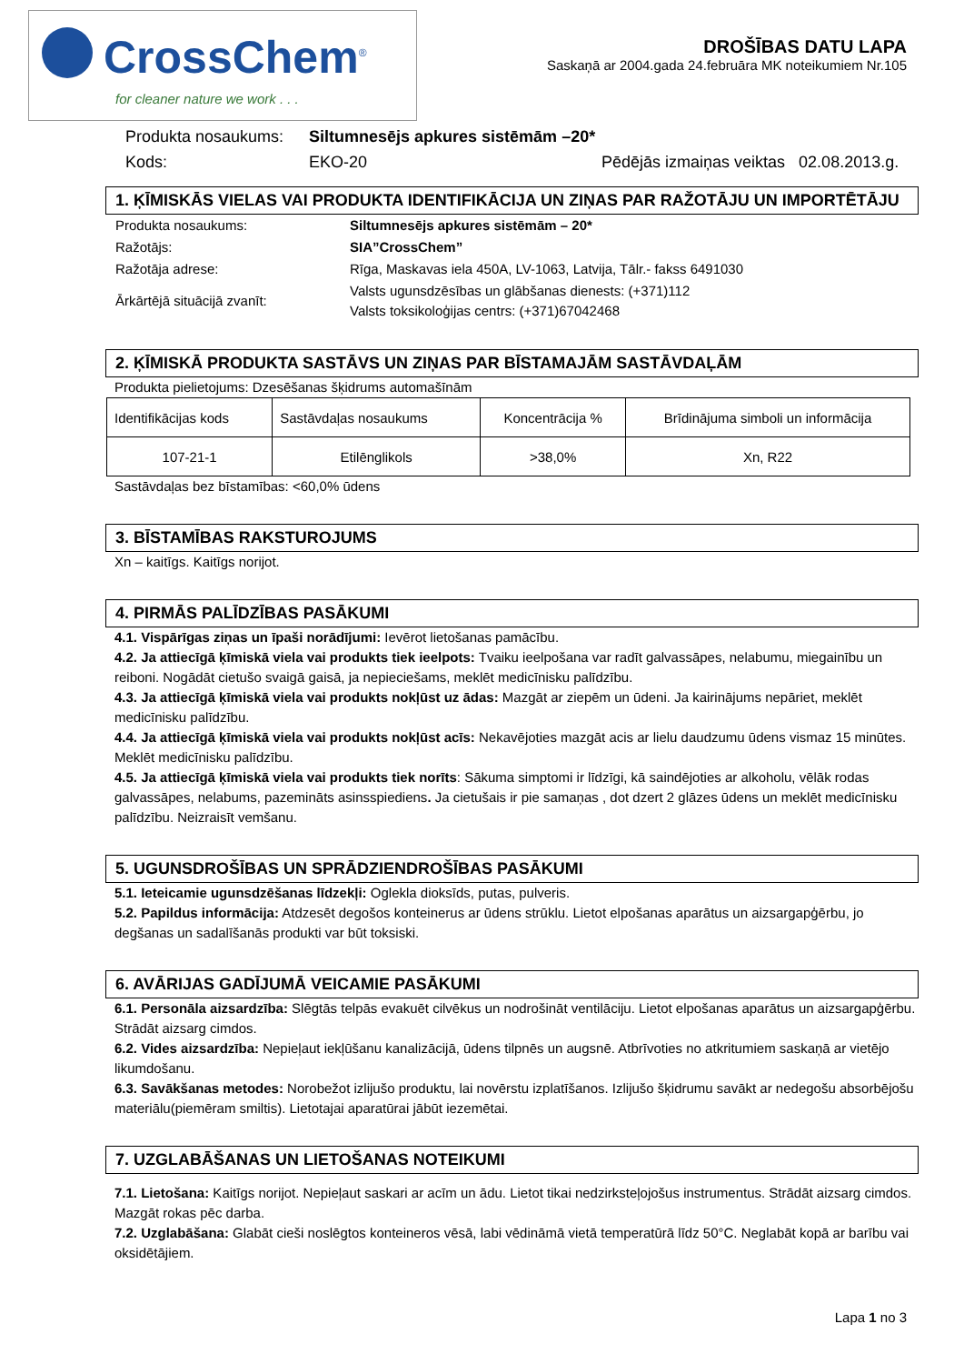CrossChem<sup>®</sup>
for cleaner nature we work . . .
DROŠĪBAS DATU LAPA
Saskaņā ar 2004.gada 24.februāra MK noteikumiem Nr.105
| Produkta nosaukums: | Siltumnesējs apkures sistēmām –20* | |
| Kods: | EKO-20 | Pēdējās izmaiņas veiktas 02.08.2013.g. |
1. ĶĪMISKĀS VIELAS VAI PRODUKTA IDENTIFIKĀCIJA UN ZIŅAS PAR RAŽOTĀJU UN IMPORTĒTĀJU
| Produkta nosaukums: | Siltumnesējs apkures sistēmām – 20* |
| Ražotājs: | SIA”CrossChem” |
| Ražotāja adrese: | Rīga, Maskavas iela 450A, LV-1063, Latvija, Tālr.- fakss 6491030 |
| Ārkārtējā situācijā zvanīt: | Valsts ugunsdzēsības un glābšanas dienests: (+371)112 Valsts toksikoloģijas centrs: (+371)67042468 |
2. ĶĪMISKĀ PRODUKTA SASTĀVS UN ZIŅAS PAR BĪSTAMAJĀM SASTĀVDAĻĀM
Produkta pielietojums: Dzesēšanas šķidrums automašīnām
| Identifikācijas kods | Sastāvdaļas nosaukums | Koncentrācija % | Brīdinājuma simboli un informācija |
| 107-21-1 | Etilēnglikols | >38,0% | Xn, R22 |
Sastāvdaļas bez bīstamības: <60,0% ūdens
3. BĪSTAMĪBAS RAKSTUROJUMS
Xn – kaitīgs. Kaitīgs norijot.
4. PIRMĀS PALĪDZĪBAS PASĀKUMI
4.1. Vispārīgas ziņas un īpaši norādījumi: Ievērot lietošanas pamācību.
4.2. Ja attiecīgā ķīmiskā viela vai produkts tiek ieelpots: Tvaiku ieelpošana var radīt galvassāpes, nelabumu, miegainību un reiboni. Nogādāt cietušo svaigā gaisā, ja nepieciešams, meklēt medicīnisku palīdzību.
4.3. Ja attiecīgā ķīmiskā viela vai produkts nokļūst uz ādas: Mazgāt ar ziepēm un ūdeni. Ja kairinājums nepāriet, meklēt medicīnisku palīdzību.
4.4. Ja attiecīgā ķīmiskā viela vai produkts nokļūst acīs: Nekavējoties mazgāt acis ar lielu daudzumu ūdens vismaz 15 minūtes. Meklēt medicīnisku palīdzību.
4.5. Ja attiecīgā ķīmiskā viela vai produkts tiek norīts: Sākuma simptomi ir līdzīgi, kā saindējoties ar alkoholu, vēlāk rodas galvassāpes, nelabums, pazemināts asinsspiediens. Ja cietušais ir pie samaņas , dot dzert 2 glāzes ūdens un meklēt medicīnisku palīdzību. Neizraisīt vemšanu.
5. UGUNSDROŠĪBAS UN SPRĀDZIENDROŠĪBAS PASĀKUMI
5.1. Ieteicamie ugunsdzēšanas līdzekļi: Ogleklа dioksīds, putas, pulveris.
5.2. Papildus informācija: Atdzesēt degošos konteinerus ar ūdens strūklu. Lietot elpošanas aparātus un aizsargapģērbu, jo degšanas un sadalīšanās produkti var būt toksiski.
6. AVĀRIJAS GADĪJUMĀ VEICAMIE PASĀKUMI
6.1. Personāla aizsardzība: Slēgtās telpās evakuēt cilvēkus un nodrošināt ventilāciju. Lietot elpošanas aparātus un aizsargapģērbu. Strādāt aizsarg cimdos.
6.2. Vides aizsardzība: Nepieļaut iekļūšanu kanalizācijā, ūdens tilpnēs un augsnē. Atbrīvoties no atkritumiem saskaņā ar vietējo likumdošanu.
6.3. Savākšanas metodes: Norobežot izlijušo produktu, lai novērstu izplatīšanos. Izlijušo šķidrumu savākt ar nedegošu absorbējošu materiālu(piemēram smiltis). Lietotajai aparatūrai jābūt iezemētai.
7. UZGLABĀŠANAS UN LIETOŠANAS NOTEIKUMI
7.1. Lietošana: Kaitīgs norijot. Nepieļaut saskari ar acīm un ādu. Lietot tikai nedzirksteļojošus instrumentus. Strādāt aizsarg cimdos. Mazgāt rokas pēc darba.
7.2. Uzglabāšana: Glabāt cieši noslēgtos konteineros vēsā, labi vēdināmā vietā temperatūrā līdz 50°C. Neglabāt kopā ar barību vai oksidētājiem.
Lapa 1 no 3